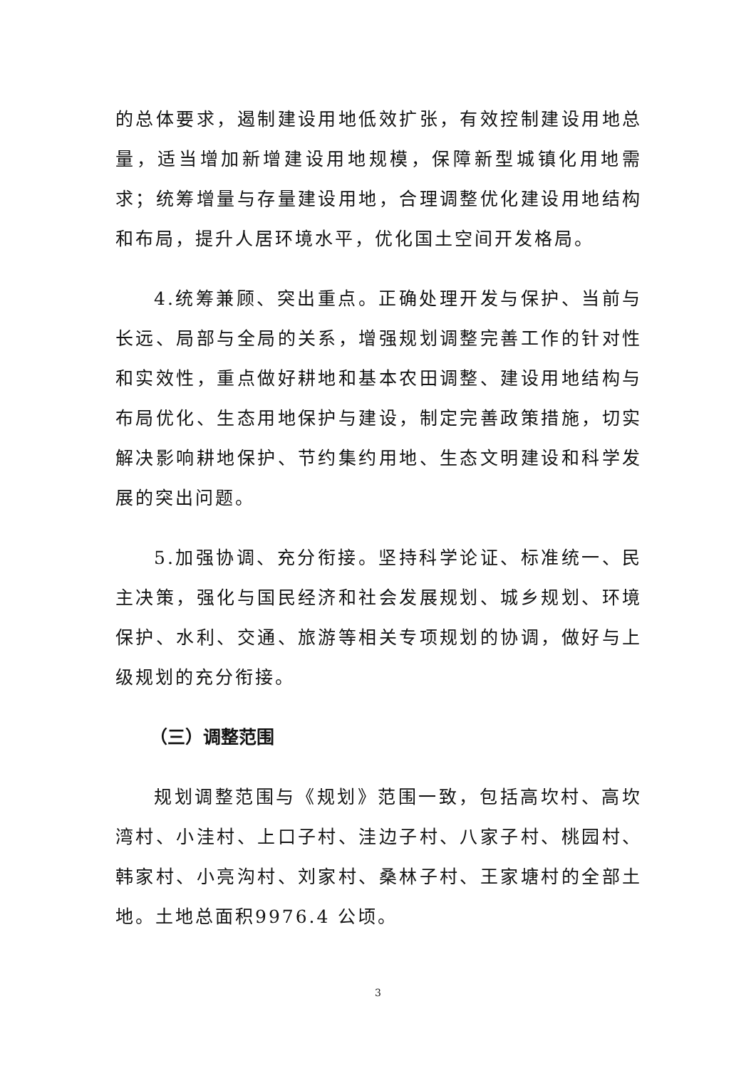的总体要求，遏制建设用地低效扩张，有效控制建设用地总量，适当增加新增建设用地规模，保障新型城镇化用地需求；统筹增量与存量建设用地，合理调整优化建设用地结构和布局，提升人居环境水平，优化国土空间开发格局。
4.统筹兼顾、突出重点。正确处理开发与保护、当前与长远、局部与全局的关系，增强规划调整完善工作的针对性和实效性，重点做好耕地和基本农田调整、建设用地结构与布局优化、生态用地保护与建设，制定完善政策措施，切实解决影响耕地保护、节约集约用地、生态文明建设和科学发展的突出问题。
5.加强协调、充分衔接。坚持科学论证、标准统一、民主决策，强化与国民经济和社会发展规划、城乡规划、环境保护、水利、交通、旅游等相关专项规划的协调，做好与上级规划的充分衔接。
（三）调整范围
规划调整范围与《规划》范围一致，包括高坎村、高坎湾村、小洼村、上口子村、洼边子村、八家子村、桃园村、韩家村、小亮沟村、刘家村、桑林子村、王家塘村的全部土地。土地总面积9976.4 公顷。
3